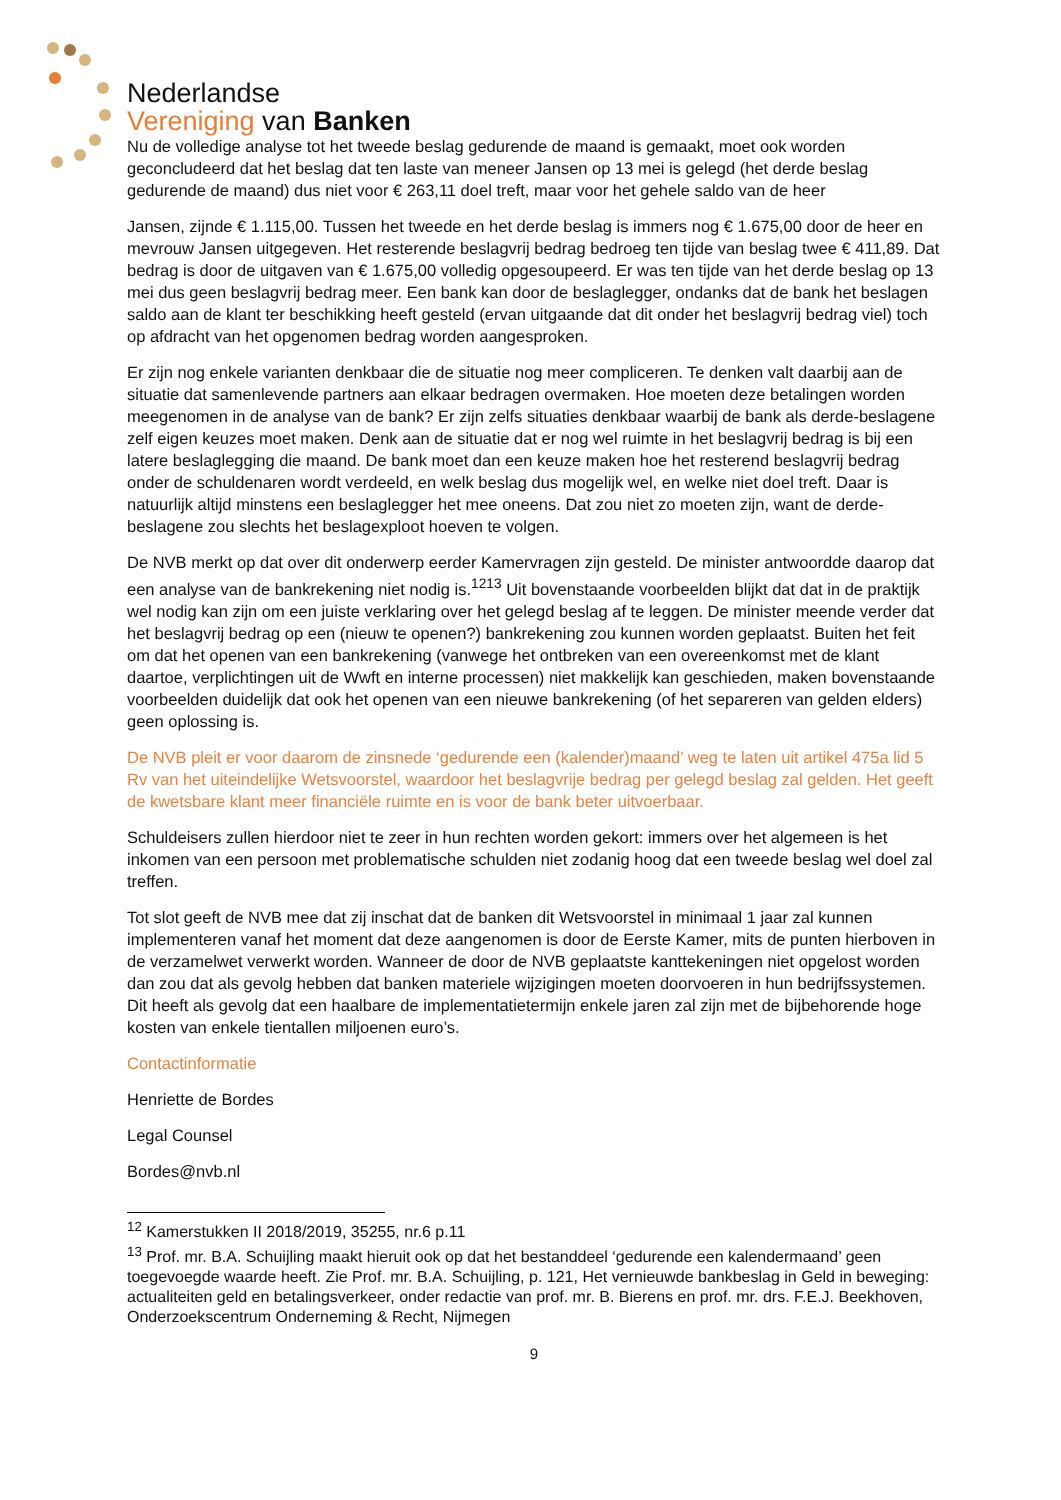Nederlandse
Vereniging van Banken
Nu de volledige analyse tot het tweede beslag gedurende de maand is gemaakt, moet ook worden geconcludeerd dat het beslag dat ten laste van meneer Jansen op 13 mei is gelegd (het derde beslag gedurende de maand) dus niet voor € 263,11 doel treft, maar voor het gehele saldo van de heer
Jansen, zijnde € 1.115,00. Tussen het tweede en het derde beslag is immers nog € 1.675,00 door de heer en mevrouw Jansen uitgegeven. Het resterende beslagvrij bedrag bedroeg ten tijde van beslag twee € 411,89. Dat bedrag is door de uitgaven van € 1.675,00 volledig opgesoupeerd. Er was ten tijde van het derde beslag op 13 mei dus geen beslagvrij bedrag meer. Een bank kan door de beslaglegger, ondanks dat de bank het beslagen saldo aan de klant ter beschikking heeft gesteld (ervan uitgaande dat dit onder het beslagvrij bedrag viel) toch op afdracht van het opgenomen bedrag worden aangesproken.
Er zijn nog enkele varianten denkbaar die de situatie nog meer compliceren. Te denken valt daarbij aan de situatie dat samenlevende partners aan elkaar bedragen overmaken. Hoe moeten deze betalingen worden meegenomen in de analyse van de bank? Er zijn zelfs situaties denkbaar waarbij de bank als derde-beslagene zelf eigen keuzes moet maken. Denk aan de situatie dat er nog wel ruimte in het beslagvrij bedrag is bij een latere beslaglegging die maand. De bank moet dan een keuze maken hoe het resterend beslagvrij bedrag onder de schuldenaren wordt verdeeld, en welk beslag dus mogelijk wel, en welke niet doel treft. Daar is natuurlijk altijd minstens een beslaglegger het mee oneens. Dat zou niet zo moeten zijn, want de derde-beslagene zou slechts het beslagexploot hoeven te volgen.
De NVB merkt op dat over dit onderwerp eerder Kamervragen zijn gesteld. De minister antwoordde daarop dat een analyse van de bankrekening niet nodig is.<sup>12</sup><sup>13</sup> Uit bovenstaande voorbeelden blijkt dat dat in de praktijk wel nodig kan zijn om een juiste verklaring over het gelegd beslag af te leggen. De minister meende verder dat het beslagvrij bedrag op een (nieuw te openen?) bankrekening zou kunnen worden geplaatst. Buiten het feit om dat het openen van een bankrekening (vanwege het ontbreken van een overeenkomst met de klant daartoe, verplichtingen uit de Wwft en interne processen) niet makkelijk kan geschieden, maken bovenstaande voorbeelden duidelijk dat ook het openen van een nieuwe bankrekening (of het separeren van gelden elders) geen oplossing is.
De NVB pleit er voor daarom de zinsnede ‘gedurende een (kalender)maand’ weg te laten uit artikel 475a lid 5 Rv van het uiteindelijke Wetsvoorstel, waardoor het beslagvrije bedrag per gelegd beslag zal gelden. Het geeft de kwetsbare klant meer financiële ruimte en is voor de bank beter uitvoerbaar.
Schuldeisers zullen hierdoor niet te zeer in hun rechten worden gekort: immers over het algemeen is het inkomen van een persoon met problematische schulden niet zodanig hoog dat een tweede beslag wel doel zal treffen.
Tot slot geeft de NVB mee dat zij inschat dat de banken dit Wetsvoorstel in minimaal 1 jaar zal kunnen implementeren vanaf het moment dat deze aangenomen is door de Eerste Kamer, mits de punten hierboven in de verzamelwet verwerkt worden. Wanneer de door de NVB geplaatste kanttekeningen niet opgelost worden dan zou dat als gevolg hebben dat banken materiele wijzigingen moeten doorvoeren in hun bedrijfssystemen. Dit heeft als gevolg dat een haalbare de implementatietermijn enkele jaren zal zijn met de bijbehorende hoge kosten van enkele tientallen miljoenen euro’s.
Contactinformatie
Henriette de Bordes
Legal Counsel
Bordes@nvb.nl
<sup>12</sup> Kamerstukken II 2018/2019, 35255, nr.6 p.11
<sup>13</sup> Prof. mr. B.A. Schuijling maakt hieruit ook op dat het bestanddeel ‘gedurende een kalendermaand’ geen toegevoegde waarde heeft. Zie Prof. mr. B.A. Schuijling, p. 121, Het vernieuwde bankbeslag in Geld in beweging: actualiteiten geld en betalingsverkeer, onder redactie van prof. mr. B. Bierens en prof. mr. drs. F.E.J. Beekhoven, Onderzoekscentrum Onderneming & Recht, Nijmegen
9